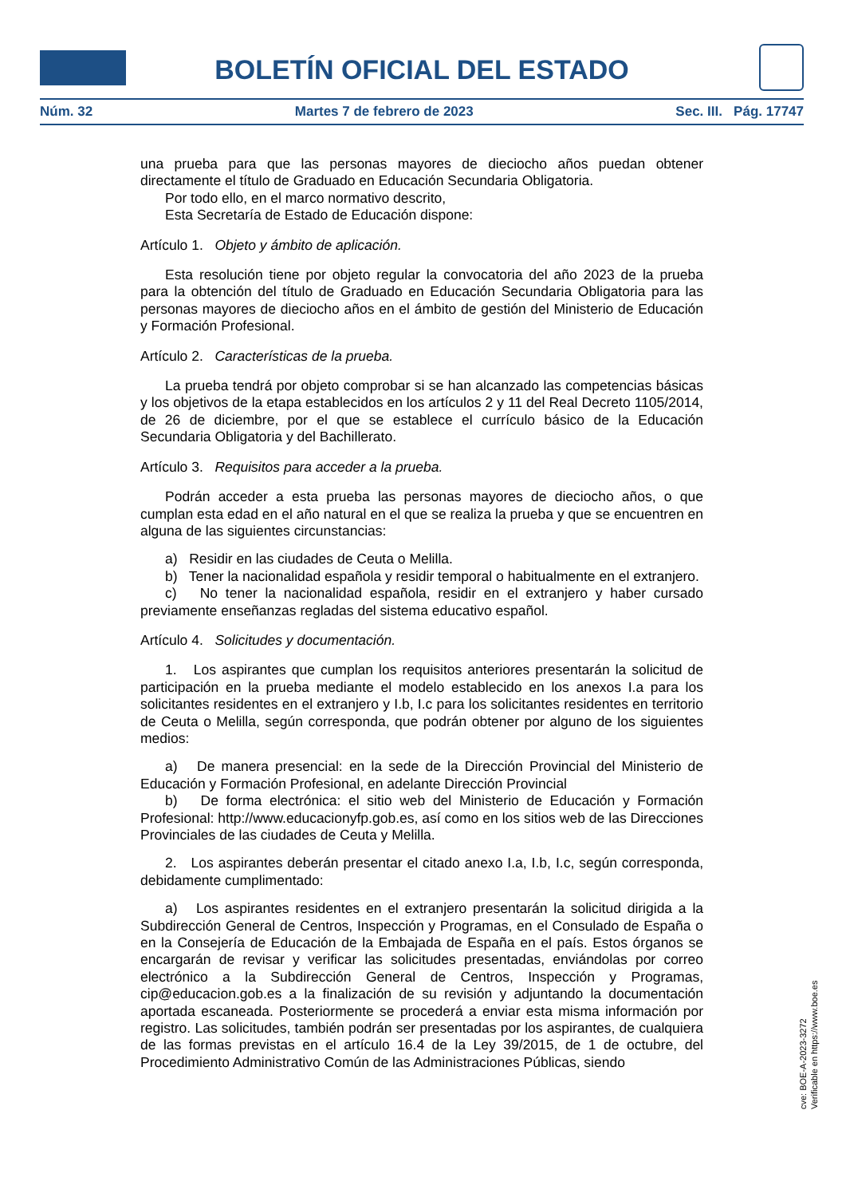BOLETÍN OFICIAL DEL ESTADO
Núm. 32 Martes 7 de febrero de 2023 Sec. III. Pág. 17747
una prueba para que las personas mayores de dieciocho años puedan obtener directamente el título de Graduado en Educación Secundaria Obligatoria.
Por todo ello, en el marco normativo descrito,
Esta Secretaría de Estado de Educación dispone:
Artículo 1. Objeto y ámbito de aplicación.
Esta resolución tiene por objeto regular la convocatoria del año 2023 de la prueba para la obtención del título de Graduado en Educación Secundaria Obligatoria para las personas mayores de dieciocho años en el ámbito de gestión del Ministerio de Educación y Formación Profesional.
Artículo 2. Características de la prueba.
La prueba tendrá por objeto comprobar si se han alcanzado las competencias básicas y los objetivos de la etapa establecidos en los artículos 2 y 11 del Real Decreto 1105/2014, de 26 de diciembre, por el que se establece el currículo básico de la Educación Secundaria Obligatoria y del Bachillerato.
Artículo 3. Requisitos para acceder a la prueba.
Podrán acceder a esta prueba las personas mayores de dieciocho años, o que cumplan esta edad en el año natural en el que se realiza la prueba y que se encuentren en alguna de las siguientes circunstancias:
a) Residir en las ciudades de Ceuta o Melilla.
b) Tener la nacionalidad española y residir temporal o habitualmente en el extranjero.
c) No tener la nacionalidad española, residir en el extranjero y haber cursado previamente enseñanzas regladas del sistema educativo español.
Artículo 4. Solicitudes y documentación.
1. Los aspirantes que cumplan los requisitos anteriores presentarán la solicitud de participación en la prueba mediante el modelo establecido en los anexos I.a para los solicitantes residentes en el extranjero y I.b, I.c para los solicitantes residentes en territorio de Ceuta o Melilla, según corresponda, que podrán obtener por alguno de los siguientes medios:
a) De manera presencial: en la sede de la Dirección Provincial del Ministerio de Educación y Formación Profesional, en adelante Dirección Provincial
b) De forma electrónica: el sitio web del Ministerio de Educación y Formación Profesional: http://www.educacionyfp.gob.es, así como en los sitios web de las Direcciones Provinciales de las ciudades de Ceuta y Melilla.
2. Los aspirantes deberán presentar el citado anexo I.a, I.b, I.c, según corresponda, debidamente cumplimentado:
a) Los aspirantes residentes en el extranjero presentarán la solicitud dirigida a la Subdirección General de Centros, Inspección y Programas, en el Consulado de España o en la Consejería de Educación de la Embajada de España en el país. Estos órganos se encargarán de revisar y verificar las solicitudes presentadas, enviándolas por correo electrónico a la Subdirección General de Centros, Inspección y Programas, cip@educacion.gob.es a la finalización de su revisión y adjuntando la documentación aportada escaneada. Posteriormente se procederá a enviar esta misma información por registro. Las solicitudes, también podrán ser presentadas por los aspirantes, de cualquiera de las formas previstas en el artículo 16.4 de la Ley 39/2015, de 1 de octubre, del Procedimiento Administrativo Común de las Administraciones Públicas, siendo
cve: BOE-A-2023-3272
Verificable en https://www.boe.es